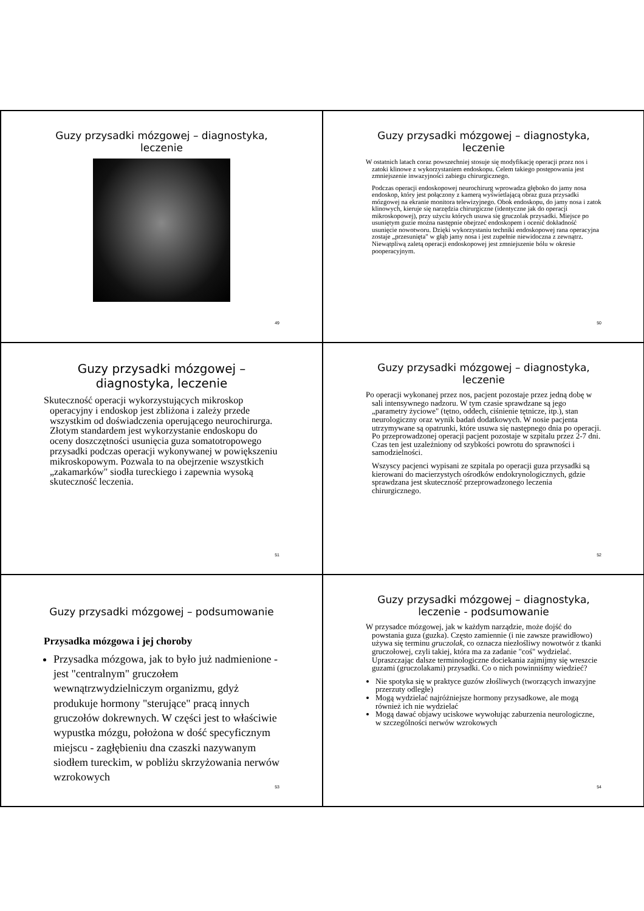Guzy przysadki mózgowej – diagnostyka, leczenie
49
Guzy przysadki mózgowej – diagnostyka, leczenie
W ostatnich latach coraz powszechniej stosuje się modyfikację operacji przez nos i zatoki klinowe z wykorzystaniem endoskopu. Celem takiego postępowania jest zmniejszenie inwazyjności zabiegu chirurgicznego.
Podczas operacji endoskopowej neurochirurg wprowadza głęboko do jamy nosa endoskop, który jest połączony z kamerą wyświetlającą obraz guza przysadki mózgowej na ekranie monitora telewizyjnego. Obok endoskopu, do jamy nosa i zatok klinowych, kieruje się narzędzia chirurgiczne (identyczne jak do operacji mikroskopowej), przy użyciu których usuwa się gruczolak przysadki. Miejsce po usuniętym guzie można następnie obejrzeć endoskopem i ocenić dokładność usunięcie nowotworu. Dzięki wykorzystaniu techniki endoskopowej rana operacyjna zostaje „przesunięta" w głąb jamy nosa i jest zupełnie niewidoczna z zewnątrz. Niewątpliwą zaletą operacji endoskopowej jest zmniejszenie bólu w okresie pooperacyjnym.
50
Guzy przysadki mózgowej – diagnostyka, leczenie
Skuteczność operacji wykorzystujących mikroskop operacyjny i endoskop jest zbliżona i zależy przede wszystkim od doświadczenia operującego neurochirurga. Złotym standardem jest wykorzystanie endoskopu do oceny doszczętności usunięcia guza somatotropowego przysadki podczas operacji wykonywanej w powiększeniu mikroskopowym. Pozwala to na obejrzenie wszystkich „zakamarków" siodła tureckiego i zapewnia wysoką skuteczność leczenia.
51
Guzy przysadki mózgowej – diagnostyka, leczenie
Po operacji wykonanej przez nos, pacjent pozostaje przez jedną dobę w sali intensywnego nadzoru. W tym czasie sprawdzane są jego „parametry życiowe" (tętno, oddech, ciśnienie tętnicze, itp.), stan neurologiczny oraz wynik badań dodatkowych. W nosie pacjenta utrzymywane są opatrunki, które usuwa się następnego dnia po operacji. Po przeprowadzonej operacji pacjent pozostaje w szpitalu przez 2-7 dni. Czas ten jest uzależniony od szybkości powrotu do sprawności i samodzielności.
Wszyscy pacjenci wypisani ze szpitala po operacji guza przysadki są kierowani do macierzystych ośrodków endokrynologicznych, gdzie sprawdzana jest skuteczność przeprowadzonego leczenia chirurgicznego.
52
Guzy przysadki mózgowej – podsumowanie
Przysadka mózgowa i jej choroby
Przysadka mózgowa, jak to było już nadmienione - jest "centralnym" gruczołem wewnątrzwydzielniczym organizmu, gdyż produkuje hormony "sterujące" pracą innych gruczołów dokrewnych. W części jest to właściwie wypustka mózgu, położona w dość specyficznym miejscu - zagłębieniu dna czaszki nazywanym siodłem tureckim, w pobliżu skrzyżowania nerwów wzrokowych
53
Guzy przysadki mózgowej – diagnostyka, leczenie - podsumowanie
W przysadce mózgowej, jak w każdym narządzie, może dojść do powstania guza (guzka). Często zamiennie (i nie zawsze prawidłowo) używa się terminu gruczolak, co oznacza niezłośliwy nowotwór z tkanki gruczołowej, czyli takiej, która ma za zadanie "coś" wydzielać. Upraszczając dalsze terminologiczne dociekania zajmijmy się wreszcie guzami (gruczolakami) przysadki. Co o nich powinniśmy wiedzieć?
Nie spotyka się w praktyce guzów złośliwych (tworzących inwazyjne przerzuty odległe)
Mogą wydzielać najróżniejsze hormony przysadkowe, ale mogą również ich nie wydzielać
Mogą dawać objawy uciskowe wywołując zaburzenia neurologiczne, w szczególności nerwów wzrokowych
54